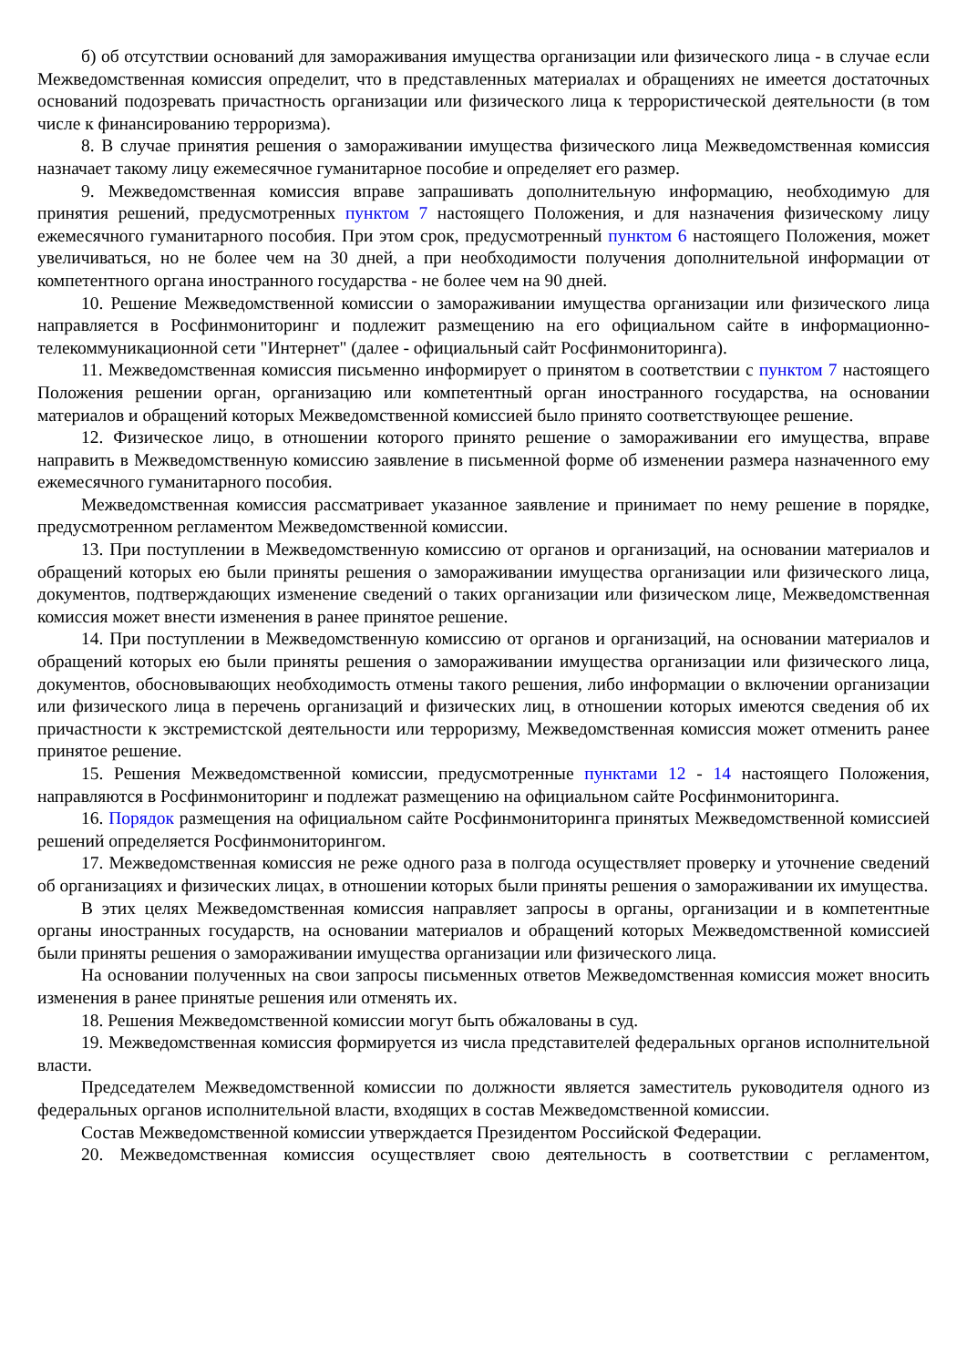б) об отсутствии оснований для замораживания имущества организации или физического лица - в случае если Межведомственная комиссия определит, что в представленных материалах и обращениях не имеется достаточных оснований подозревать причастность организации или физического лица к террористической деятельности (в том числе к финансированию терроризма).
8. В случае принятия решения о замораживании имущества физического лица Межведомственная комиссия назначает такому лицу ежемесячное гуманитарное пособие и определяет его размер.
9. Межведомственная комиссия вправе запрашивать дополнительную информацию, необходимую для принятия решений, предусмотренных пунктом 7 настоящего Положения, и для назначения физическому лицу ежемесячного гуманитарного пособия. При этом срок, предусмотренный пунктом 6 настоящего Положения, может увеличиваться, но не более чем на 30 дней, а при необходимости получения дополнительной информации от компетентного органа иностранного государства - не более чем на 90 дней.
10. Решение Межведомственной комиссии о замораживании имущества организации или физического лица направляется в Росфинмониторинг и подлежит размещению на его официальном сайте в информационно-телекоммуникационной сети "Интернет" (далее - официальный сайт Росфинмониторинга).
11. Межведомственная комиссия письменно информирует о принятом в соответствии с пунктом 7 настоящего Положения решении орган, организацию или компетентный орган иностранного государства, на основании материалов и обращений которых Межведомственной комиссией было принято соответствующее решение.
12. Физическое лицо, в отношении которого принято решение о замораживании его имущества, вправе направить в Межведомственную комиссию заявление в письменной форме об изменении размера назначенного ему ежемесячного гуманитарного пособия.
Межведомственная комиссия рассматривает указанное заявление и принимает по нему решение в порядке, предусмотренном регламентом Межведомственной комиссии.
13. При поступлении в Межведомственную комиссию от органов и организаций, на основании материалов и обращений которых ею были приняты решения о замораживании имущества организации или физического лица, документов, подтверждающих изменение сведений о таких организации или физическом лице, Межведомственная комиссия может внести изменения в ранее принятое решение.
14. При поступлении в Межведомственную комиссию от органов и организаций, на основании материалов и обращений которых ею были приняты решения о замораживании имущества организации или физического лица, документов, обосновывающих необходимость отмены такого решения, либо информации о включении организации или физического лица в перечень организаций и физических лиц, в отношении которых имеются сведения об их причастности к экстремистской деятельности или терроризму, Межведомственная комиссия может отменить ранее принятое решение.
15. Решения Межведомственной комиссии, предусмотренные пунктами 12 - 14 настоящего Положения, направляются в Росфинмониторинг и подлежат размещению на официальном сайте Росфинмониторинга.
16. Порядок размещения на официальном сайте Росфинмониторинга принятых Межведомственной комиссией решений определяется Росфинмониторингом.
17. Межведомственная комиссия не реже одного раза в полгода осуществляет проверку и уточнение сведений об организациях и физических лицах, в отношении которых были приняты решения о замораживании их имущества.
В этих целях Межведомственная комиссия направляет запросы в органы, организации и в компетентные органы иностранных государств, на основании материалов и обращений которых Межведомственной комиссией были приняты решения о замораживании имущества организации или физического лица.
На основании полученных на свои запросы письменных ответов Межведомственная комиссия может вносить изменения в ранее принятые решения или отменять их.
18. Решения Межведомственной комиссии могут быть обжалованы в суд.
19. Межведомственная комиссия формируется из числа представителей федеральных органов исполнительной власти.
Председателем Межведомственной комиссии по должности является заместитель руководителя одного из федеральных органов исполнительной власти, входящих в состав Межведомственной комиссии.
Состав Межведомственной комиссии утверждается Президентом Российской Федерации.
20. Межведомственная комиссия осуществляет свою деятельность в соответствии с регламентом,